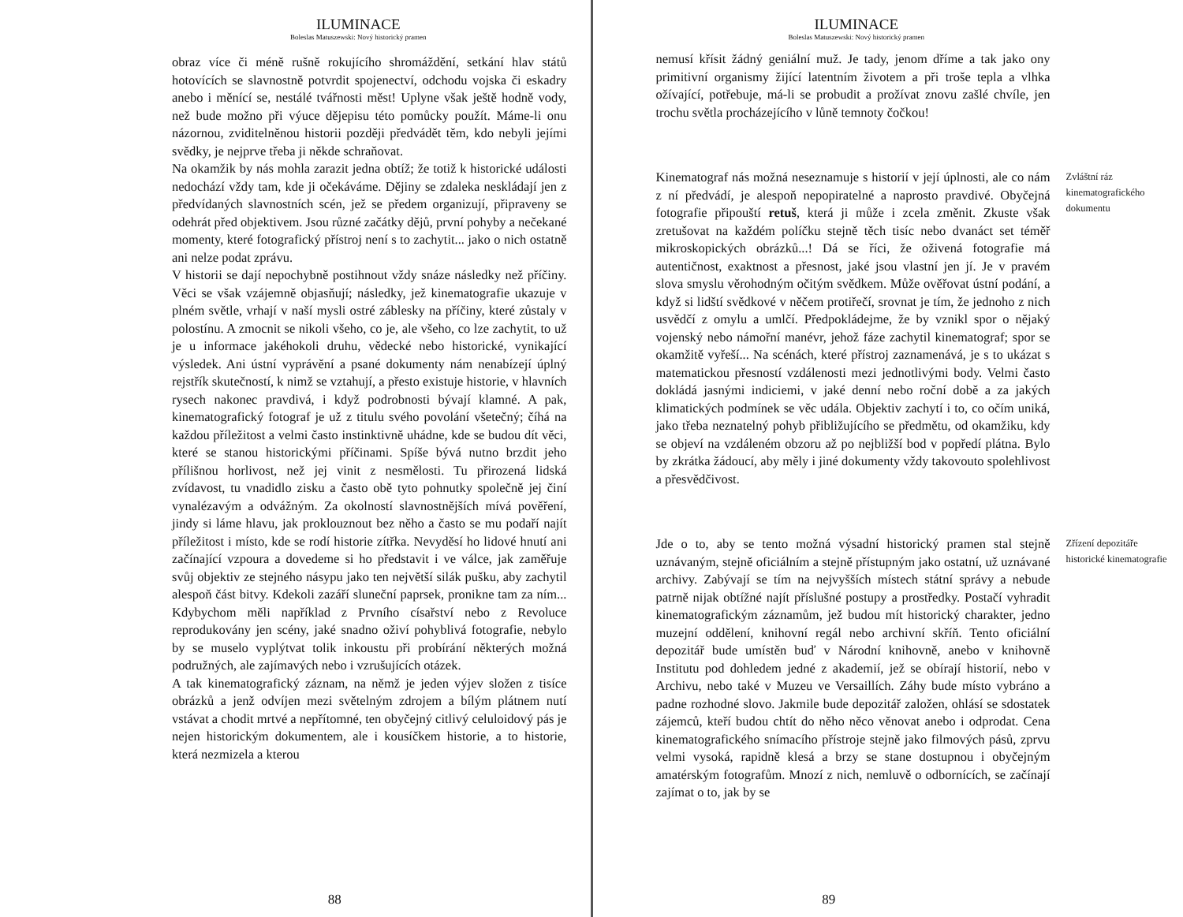ILUMINACE
Boleslas Matuszewski: Nový historický pramen
obraz více či méně rušně rokujícího shromáždění, setkání hlav států hotovících se slavnostně potvrdit spojenectví, odchodu vojska či eskadry anebo i měnící se, nestálé tvářnosti měst! Uplyne však ještě hodně vody, než bude možno při výuce dějepisu této pomůcky použít. Máme-li onu názornou, zviditelněnou historii později předvádět těm, kdo nebyli jejími svědky, je nejprve třeba ji někde schraňovat.
Na okamžik by nás mohla zarazit jedna obtíž; že totiž k historické události nedochází vždy tam, kde ji očekáváme. Dějiny se zdaleka neskládají jen z předvídaných slavnostních scén, jež se předem organizují, připraveny se odehrát před objektivem. Jsou různé začátky dějů, první pohyby a nečekané momenty, které fotografický přístroj není s to zachytit... jako o nich ostatně ani nelze podat zprávu.
V historii se dají nepochybně postihnout vždy snáze následky než příčiny. Věci se však vzájemně objasňují; následky, jež kinematografie ukazuje v plném světle, vrhají v naší mysli ostré záblesky na příčiny, které zůstaly v polostínu. A zmocnit se nikoli všeho, co je, ale všeho, co lze zachytit, to už je u informace jakéhokoli druhu, vědecké nebo historické, vynikající výsledek. Ani ústní vyprávění a psané dokumenty nám nenabízejí úplný rejstřík skutečností, k nimž se vztahují, a přesto existuje historie, v hlavních rysech nakonec pravdivá, i když podrobnosti bývají klamné. A pak, kinematografický fotograf je už z titulu svého povolání všetečný; číhá na každou příležitost a velmi často instinktivně uhádne, kde se budou dít věci, které se stanou historickými příčinami. Spíše bývá nutno brzdit jeho přílišnou horlivost, než jej vinit z nesmělosti. Tu přirozená lidská zvídavost, tu vnadidlo zisku a často obě tyto pohnutky společně jej činí vynalézavým a odvážným. Za okolností slavnostnějších mívá pověření, jindy si láme hlavu, jak proklouznout bez něho a často se mu podaří najít příležitost i místo, kde se rodí historie zítřka. Nevyděsí ho lidové hnutí ani začínající vzpoura a dovedeme si ho představit i ve válce, jak zaměřuje svůj objektiv ze stejného násypu jako ten největší silák pušku, aby zachytil alespoň část bitvy. Kdekoli zazáří sluneční paprsek, pronikne tam za ním... Kdybychom měli například z Prvního císařství nebo z Revoluce reprodukovány jen scény, jaké snadno oživí pohyblivá fotografie, nebylo by se muselo vyplýtvat tolik inkoustu při probírání některých možná podružných, ale zajímavých nebo i vzrušujících otázek.
A tak kinematografický záznam, na němž je jeden výjev složen z tisíce obrázků a jenž odvíjen mezi světelným zdrojem a bílým plátnem nutí vstávat a chodit mrtvé a nepřítomné, ten obyčejný citlivý celuloidový pás je nejen historickým dokumentem, ale i kousíčkem historie, a to historie, která nezmizela a kterou
88
ILUMINACE
Boleslas Matuszewski: Nový historický pramen
nemusí křísit žádný geniální muž. Je tady, jenom dříme a tak jako ony primitivní organismy žijící latentním životem a při troše tepla a vlhka ožívající, potřebuje, má-li se probudit a prožívat znovu zašlé chvíle, jen trochu světla procházejícího v lůně temnoty čočkou!
Kinematograf nás možná neseznamuje s historií v její úplnosti, ale co nám z ní předvádí, je alespoň nepopiratelné a naprosto pravdivé. Obyčejná fotografie připouští retuš, která ji může i zcela změnit. Zkuste však zretušovat na každém políčku stejně těch tisíc nebo dvanáct set téměř mikroskopických obrázků...! Dá se říci, že oživená fotografie má autentičnost, exaktnost a přesnost, jaké jsou vlastní jen jí. Je v pravém slova smyslu věrohodným očitým svědkem. Může ověřovat ústní podání, a když si lidští svědkové v něčem protiřečí, srovnat je tím, že jednoho z nich usvědčí z omylu a umlčí. Předpokládejme, že by vznikl spor o nějaký vojenský nebo námořní manévr, jehož fáze zachytil kinematograf; spor se okamžitě vyřeší... Na scénách, které přístroj zaznamenává, je s to ukázat s matematickou přesností vzdálenosti mezi jednotlivými body. Velmi často dokládá jasnými indiciemi, v jaké denní nebo roční době a za jakých klimatických podmínek se věc udála. Objektiv zachytí i to, co očím uniká, jako třeba neznatelný pohyb přibližujícího se předmětu, od okamžiku, kdy se objeví na vzdáleném obzoru až po nejbližší bod v popředí plátna. Bylo by zkrátka žádoucí, aby měly i jiné dokumenty vždy takovouto spolehlivost a přesvědčivost.
Zvláštní ráz kinematografického dokumentu
Jde o to, aby se tento možná výsadní historický pramen stal stejně uznávaným, stejně oficiálním a stejně přístupným jako ostatní, už uznávané archivy. Zabývají se tím na nejvyšších místech státní správy a nebude patrně nijak obtížné najít příslušné postupy a prostředky. Postačí vyhradit kinematografickým záznamům, jež budou mít historický charakter, jedno muzejní oddělení, knihovní regál nebo archivní skříň. Tento oficiální depozitář bude umístěn buď v Národní knihovně, anebo v knihovně Institutu pod dohledem jedné z akademií, jež se obírají historií, nebo v Archivu, nebo také v Muzeu ve Versaillích. Záhy bude místo vybráno a padne rozhodné slovo. Jakmile bude depozitář založen, ohlásí se sdostatek zájemců, kteří budou chtít do něho něco věnovat anebo i odprodat. Cena kinematografického snímacího přístroje stejně jako filmových pásů, zprvu velmi vysoká, rapidně klesá a brzy se stane dostupnou i obyčejným amatérským fotografům. Mnozí z nich, nemluvě o odbornících, se začínají zajímat o to, jak by se
Zřízení depozitáře historické kinematografie
89